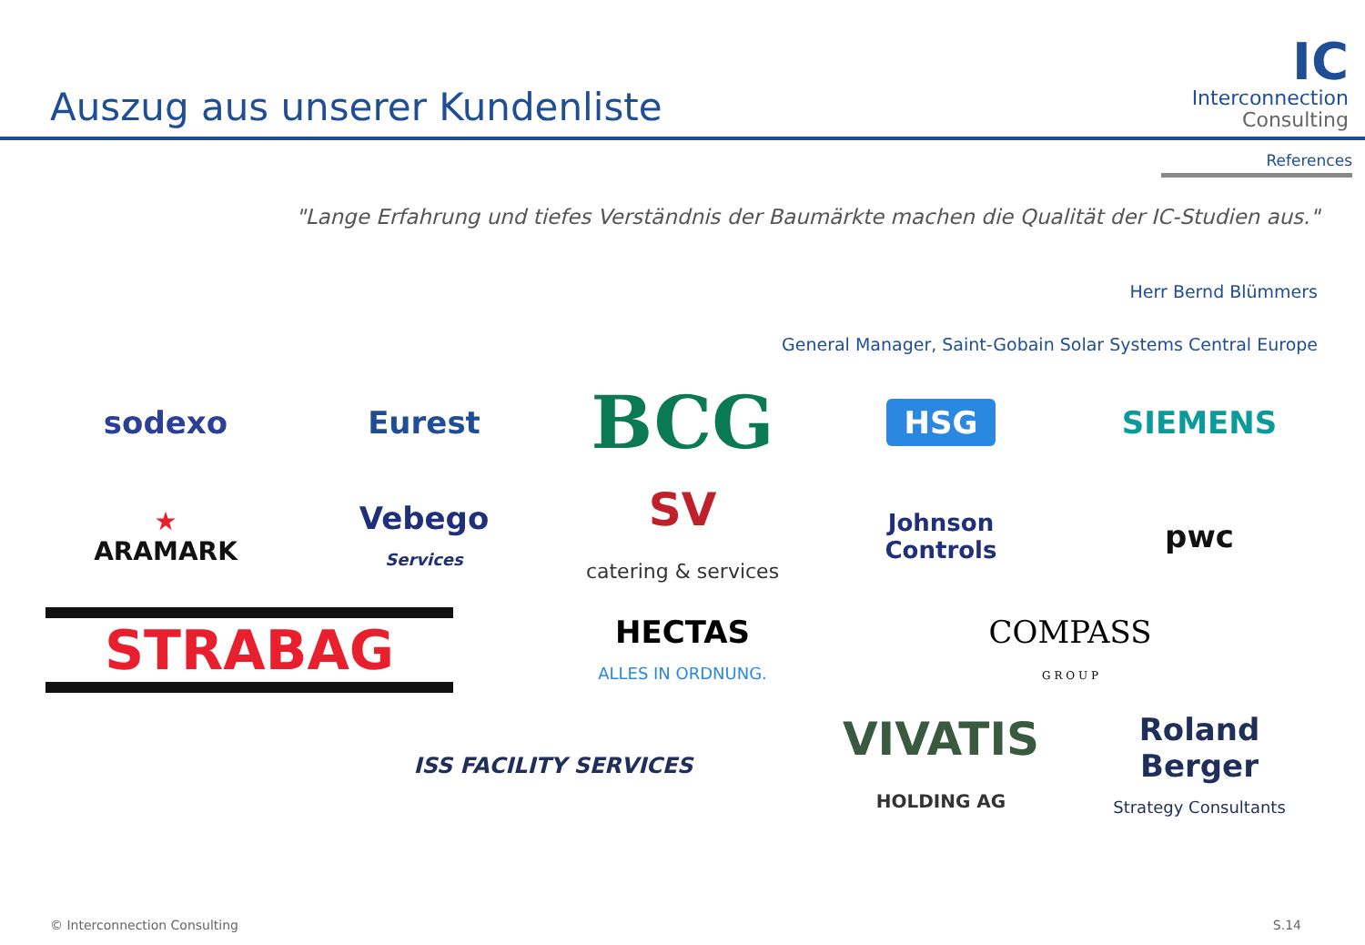Auszug aus unserer Kundenliste
IC
Interconnection
Consulting
References
"Lange Erfahrung und tiefes Verständnis der Baumärkte machen die Qualität der IC-Studien aus."
Herr Bernd Blümmers
General Manager, Saint-Gobain Solar Systems Central Europe
sodexo
Eurest
BCG
HSG
SIEMENS
★
ARAMARK
Vebego
Services
SV
catering & services
Johnson
Controls
pwc
STRABAG
HECTAS
ALLES IN ORDNUNG.
COMPASS
G R O U P
ISS FACILITY SERVICES
VIVATIS
HOLDING AG
Roland Berger
Strategy Consultants
© Interconnection Consulting S.14